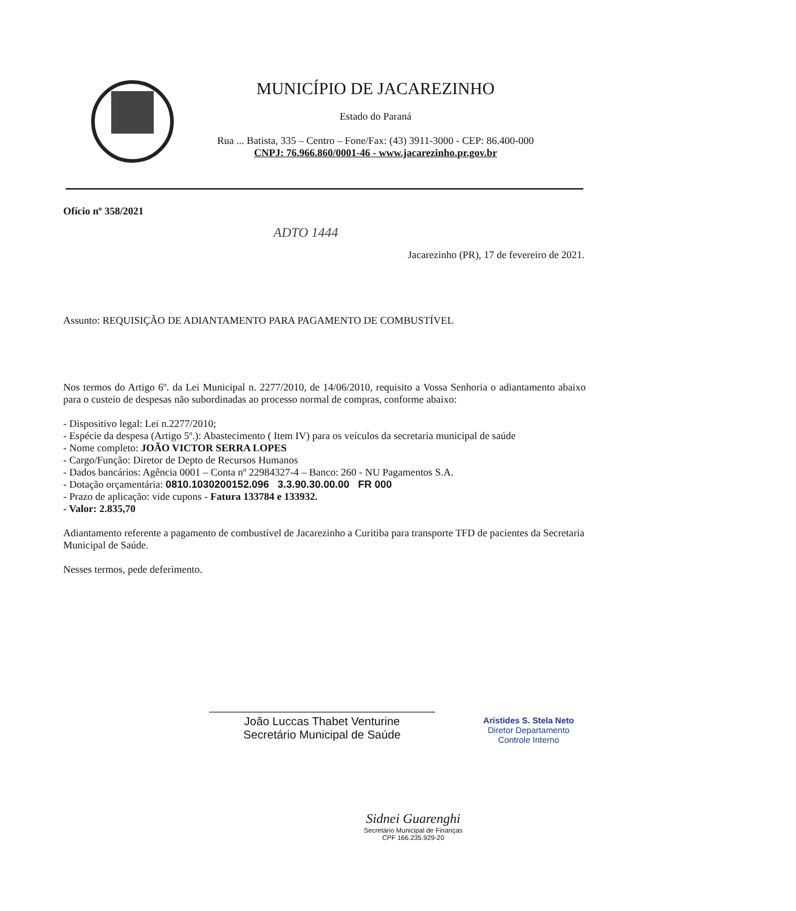MUNICÍPIO DE JACAREZINHO
Estado do Paraná
Rua ... Batista, 335 – Centro – Fone/Fax: (43) 3911-3000 - CEP: 86.400-000
CNPJ: 76.966.860/0001-46 - www.jacarezinho.pr.gov.br
Ofício nº 358/2021
ADTO 1444
Jacarezinho (PR), 17 de fevereiro de 2021.
Assunto: REQUISIÇÃO DE ADIANTAMENTO PARA PAGAMENTO DE COMBUSTÍVEL
Nos termos do Artigo 6º. da Lei Municipal n. 2277/2010, de 14/06/2010, requisito a Vossa Senhoria o adiantamento abaixo para o custeio de despesas não subordinadas ao processo normal de compras, conforme abaixo:
- Dispositivo legal: Lei n.2277/2010;
- Espécie da despesa (Artigo 5º.): Abastecimento ( Item IV) para os veículos da secretaria municipal de saúde
- Nome completo: JOÃO VICTOR SERRA LOPES
- Cargo/Função: Diretor de Depto de Recursos Humanos
- Dados bancários: Agência 0001 – Conta nº 22984327-4 – Banco: 260 - NU Pagamentos S.A.
- Dotação orçamentária: 0810.1030200152.096 3.3.90.30.00.00 FR 000
- Prazo de aplicação: vide cupons - Fatura 133784 e 133932.
- Valor: 2.835,70
Adiantamento referente a pagamento de combustível de Jacarezinho a Curitiba para transporte TFD de pacientes da Secretaria Municipal de Saúde.
Nesses termos, pede deferimento.
João Luccas Thabet Venturine
Secretário Municipal de Saúde
Aristides S. Stela Neto
Diretor Departamento
Controle Interno
Sidnei Guarenghi
Secretário Municipal de Finanças
CPF 166.235.929-20